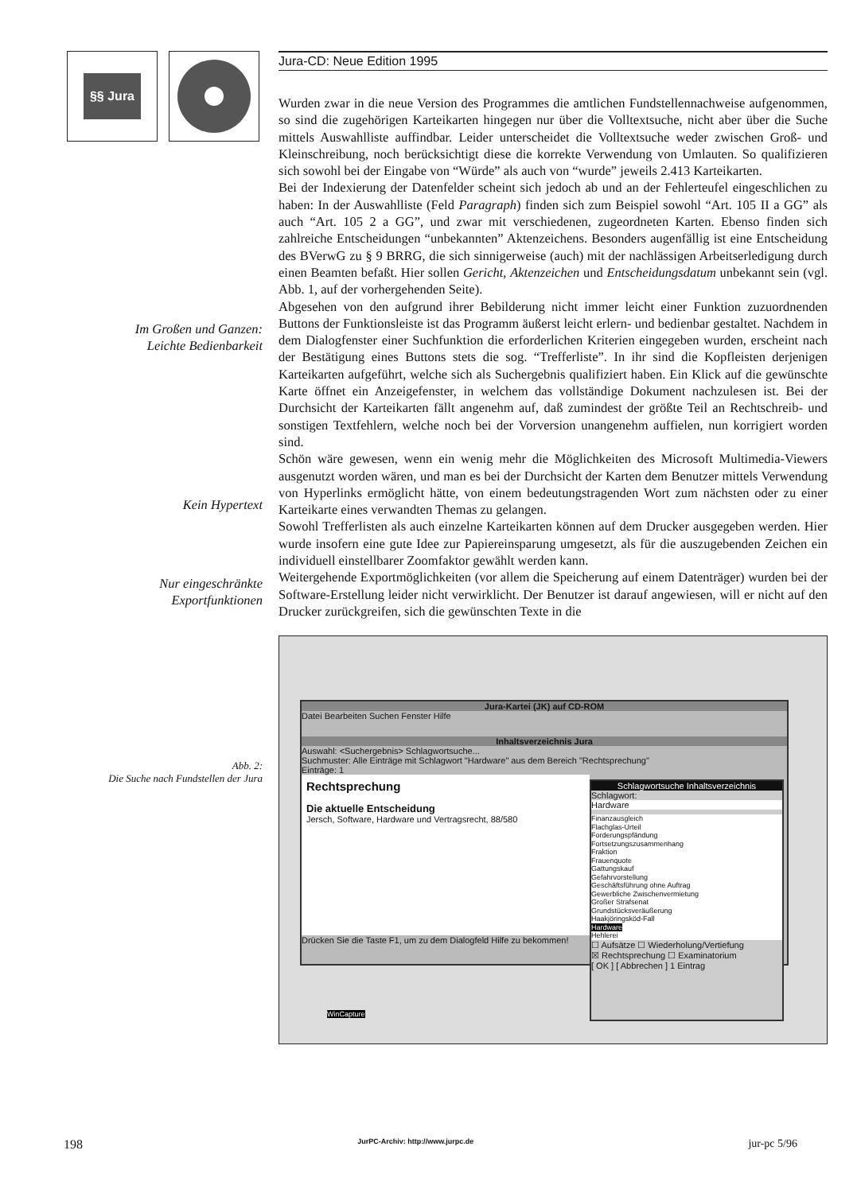§§ Jura
Im Großen und Ganzen:
Leichte Bedienbarkeit
Kein Hypertext
Nur eingeschränkte
Exportfunktionen
Abb. 2:
Die Suche nach Fundstellen der Jura
Jura-CD: Neue Edition 1995
Wurden zwar in die neue Version des Programmes die amtlichen Fundstellennachweise aufgenommen, so sind die zugehörigen Karteikarten hingegen nur über die Volltextsuche, nicht aber über die Suche mittels Auswahlliste auffindbar. Leider unterscheidet die Volltextsuche weder zwischen Groß- und Kleinschreibung, noch berücksichtigt diese die korrekte Verwendung von Umlauten. So qualifizieren sich sowohl bei der Eingabe von “Würde” als auch von “wurde” jeweils 2.413 Karteikarten.
Bei der Indexierung der Datenfelder scheint sich jedoch ab und an der Fehlerteufel eingeschlichen zu haben: In der Auswahlliste (Feld Paragraph) finden sich zum Beispiel sowohl “Art. 105 II a GG” als auch “Art. 105 2 a GG”, und zwar mit verschiedenen, zugeordneten Karten. Ebenso finden sich zahlreiche Entscheidungen “unbekannten” Aktenzeichens. Besonders augenfällig ist eine Entscheidung des BVerwG zu § 9 BRRG, die sich sinnigerweise (auch) mit der nachlässigen Arbeitserledigung durch einen Beamten befaßt. Hier sollen Gericht, Aktenzeichen und Entscheidungsdatum unbekannt sein (vgl. Abb. 1, auf der vorhergehenden Seite).
Abgesehen von den aufgrund ihrer Bebilderung nicht immer leicht einer Funktion zuzuordnenden Buttons der Funktionsleiste ist das Programm äußerst leicht erlern- und bedienbar gestaltet. Nachdem in dem Dialogfenster einer Suchfunktion die erforderlichen Kriterien eingegeben wurden, erscheint nach der Bestätigung eines Buttons stets die sog. “Trefferliste”. In ihr sind die Kopfleisten derjenigen Karteikarten aufgeführt, welche sich als Suchergebnis qualifiziert haben. Ein Klick auf die gewünschte Karte öffnet ein Anzeigefenster, in welchem das vollständige Dokument nachzulesen ist. Bei der Durchsicht der Karteikarten fällt angenehm auf, daß zumindest der größte Teil an Rechtschreib- und sonstigen Textfehlern, welche noch bei der Vorversion unangenehm auffielen, nun korrigiert worden sind.
Schön wäre gewesen, wenn ein wenig mehr die Möglichkeiten des Microsoft Multimedia-Viewers ausgenutzt worden wären, und man es bei der Durchsicht der Karten dem Benutzer mittels Verwendung von Hyperlinks ermöglicht hätte, von einem bedeutungstragenden Wort zum nächsten oder zu einer Karteikarte eines verwandten Themas zu gelangen.
Sowohl Trefferlisten als auch einzelne Karteikarten können auf dem Drucker ausgegeben werden. Hier wurde insofern eine gute Idee zur Papiereinsparung umgesetzt, als für die auszugebenden Zeichen ein individuell einstellbarer Zoomfaktor gewählt werden kann.
Weitergehende Exportmöglichkeiten (vor allem die Speicherung auf einem Datenträger) wurden bei der Software-Erstellung leider nicht verwirklicht. Der Benutzer ist darauf angewiesen, will er nicht auf den Drucker zurückgreifen, sich die gewünschten Texte in die
Jura-Kartei (JK) auf CD-ROM
Datei Bearbeiten Suchen Fenster Hilfe
Inhaltsverzeichnis Jura
Auswahl: <Suchergebnis> Schlagwortsuche...
Suchmuster: Alle Einträge mit Schlagwort "Hardware" aus dem Bereich "Rechtsprechung"
Einträge: 1
Rechtsprechung
Die aktuelle Entscheidung
Jersch, Software, Hardware und Vertragsrecht, 88/580
Drücken Sie die Taste F1, um zu dem Dialogfeld Hilfe zu bekommen!
Schlagwortsuche Inhaltsverzeichnis
Schlagwort:
Hardware
Finanzausgleich
Flachglas-Urteil
Forderungspfändung
Fortsetzungszusammenhang
Fraktion
Frauenquote
Gattungskauf
Gefahrvorstellung
Geschäftsführung ohne Auftrag
Gewerbliche Zwischenvermietung
Großer Strafsenat
Grundstücksveräußerung
Haakjöringsköd-Fall
Hardware
Hehlerei
☐ Aufsätze ☐ Wiederholung/Vertiefung
☒ Rechtsprechung ☐ Examinatorium
[ OK ] [ Abbrechen ] 1 Eintrag
WinCapture
198 JurPC-Archiv: http://www.jurpc.de jur-pc 5/96